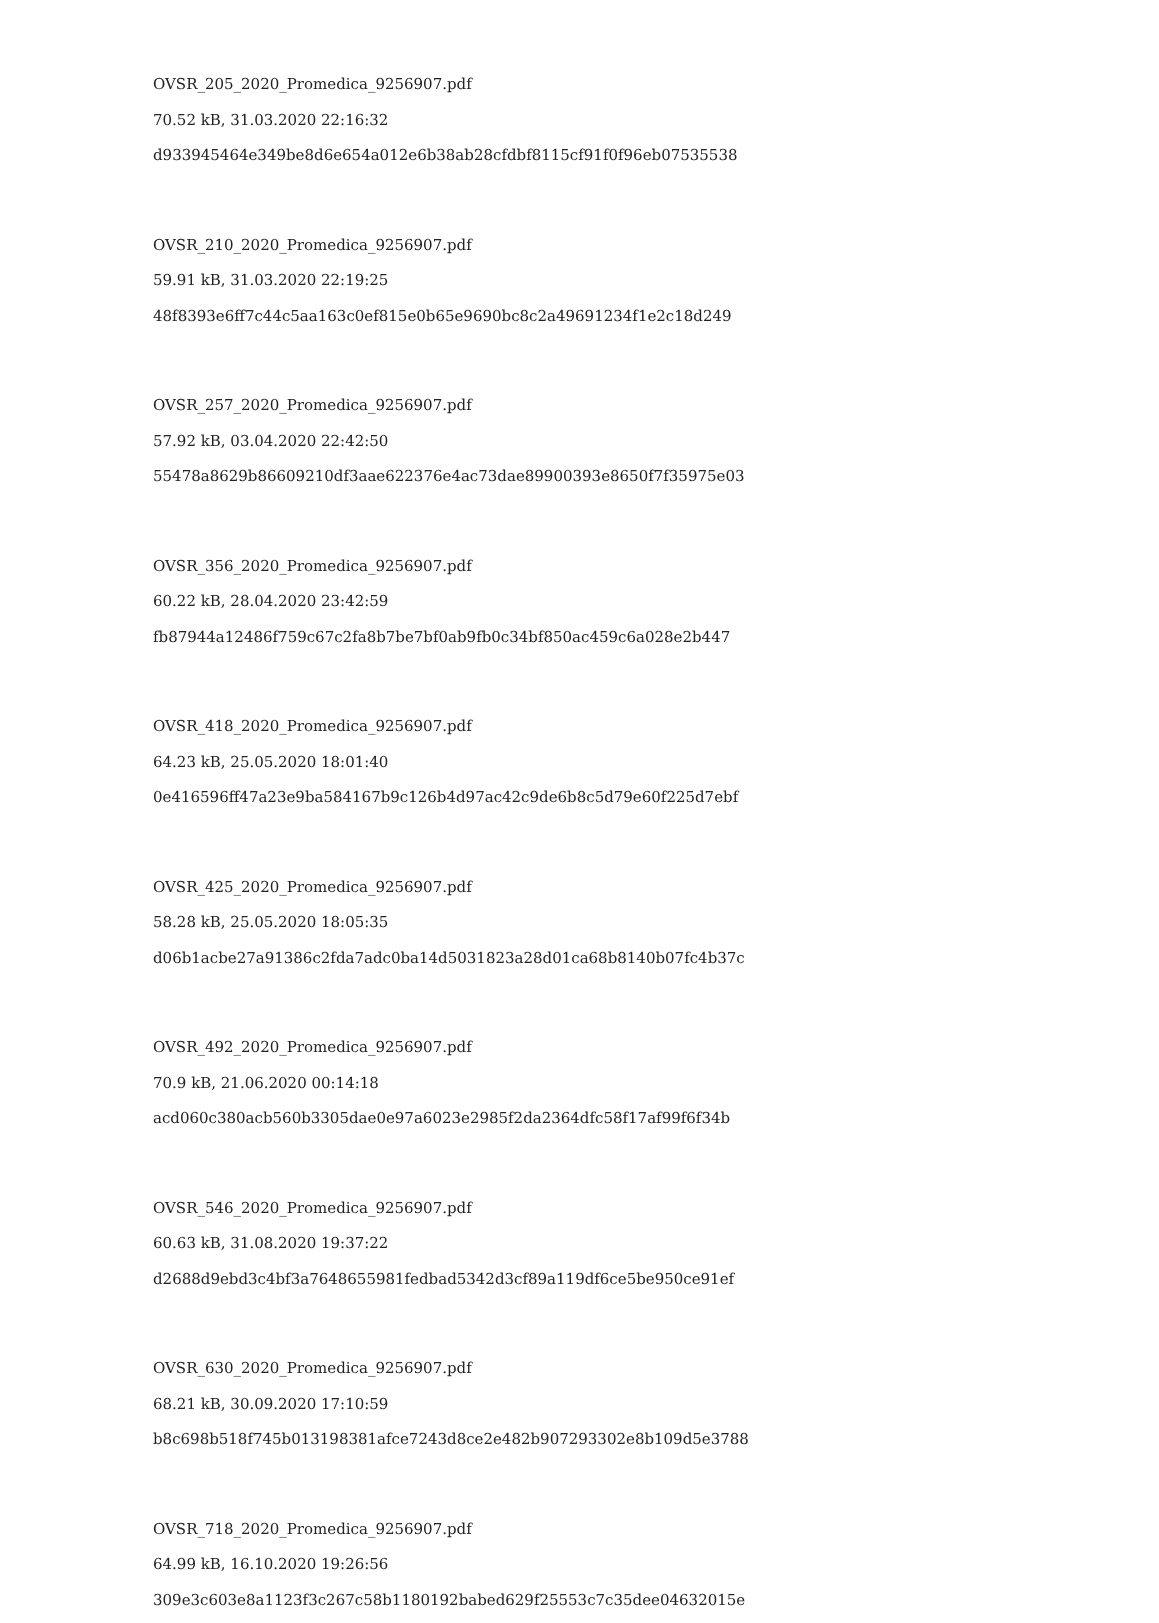OVSR_205_2020_Promedica_9256907.pdf
70.52 kB, 31.03.2020 22:16:32
d933945464e349be8d6e654a012e6b38ab28cfdbf8115cf91f0f96eb07535538
OVSR_210_2020_Promedica_9256907.pdf
59.91 kB, 31.03.2020 22:19:25
48f8393e6ff7c44c5aa163c0ef815e0b65e9690bc8c2a49691234f1e2c18d249
OVSR_257_2020_Promedica_9256907.pdf
57.92 kB, 03.04.2020 22:42:50
55478a8629b86609210df3aae622376e4ac73dae89900393e8650f7f35975e03
OVSR_356_2020_Promedica_9256907.pdf
60.22 kB, 28.04.2020 23:42:59
fb87944a12486f759c67c2fa8b7be7bf0ab9fb0c34bf850ac459c6a028e2b447
OVSR_418_2020_Promedica_9256907.pdf
64.23 kB, 25.05.2020 18:01:40
0e416596ff47a23e9ba584167b9c126b4d97ac42c9de6b8c5d79e60f225d7ebf
OVSR_425_2020_Promedica_9256907.pdf
58.28 kB, 25.05.2020 18:05:35
d06b1acbe27a91386c2fda7adc0ba14d5031823a28d01ca68b8140b07fc4b37c
OVSR_492_2020_Promedica_9256907.pdf
70.9 kB, 21.06.2020 00:14:18
acd060c380acb560b3305dae0e97a6023e2985f2da2364dfc58f17af99f6f34b
OVSR_546_2020_Promedica_9256907.pdf
60.63 kB, 31.08.2020 19:37:22
d2688d9ebd3c4bf3a7648655981fedbad5342d3cf89a119df6ce5be950ce91ef
OVSR_630_2020_Promedica_9256907.pdf
68.21 kB, 30.09.2020 17:10:59
b8c698b518f745b013198381afce7243d8ce2e482b907293302e8b109d5e3788
OVSR_718_2020_Promedica_9256907.pdf
64.99 kB, 16.10.2020 19:26:56
309e3c603e8a1123f3c267c58b1180192babed629f25553c7c35dee04632015e